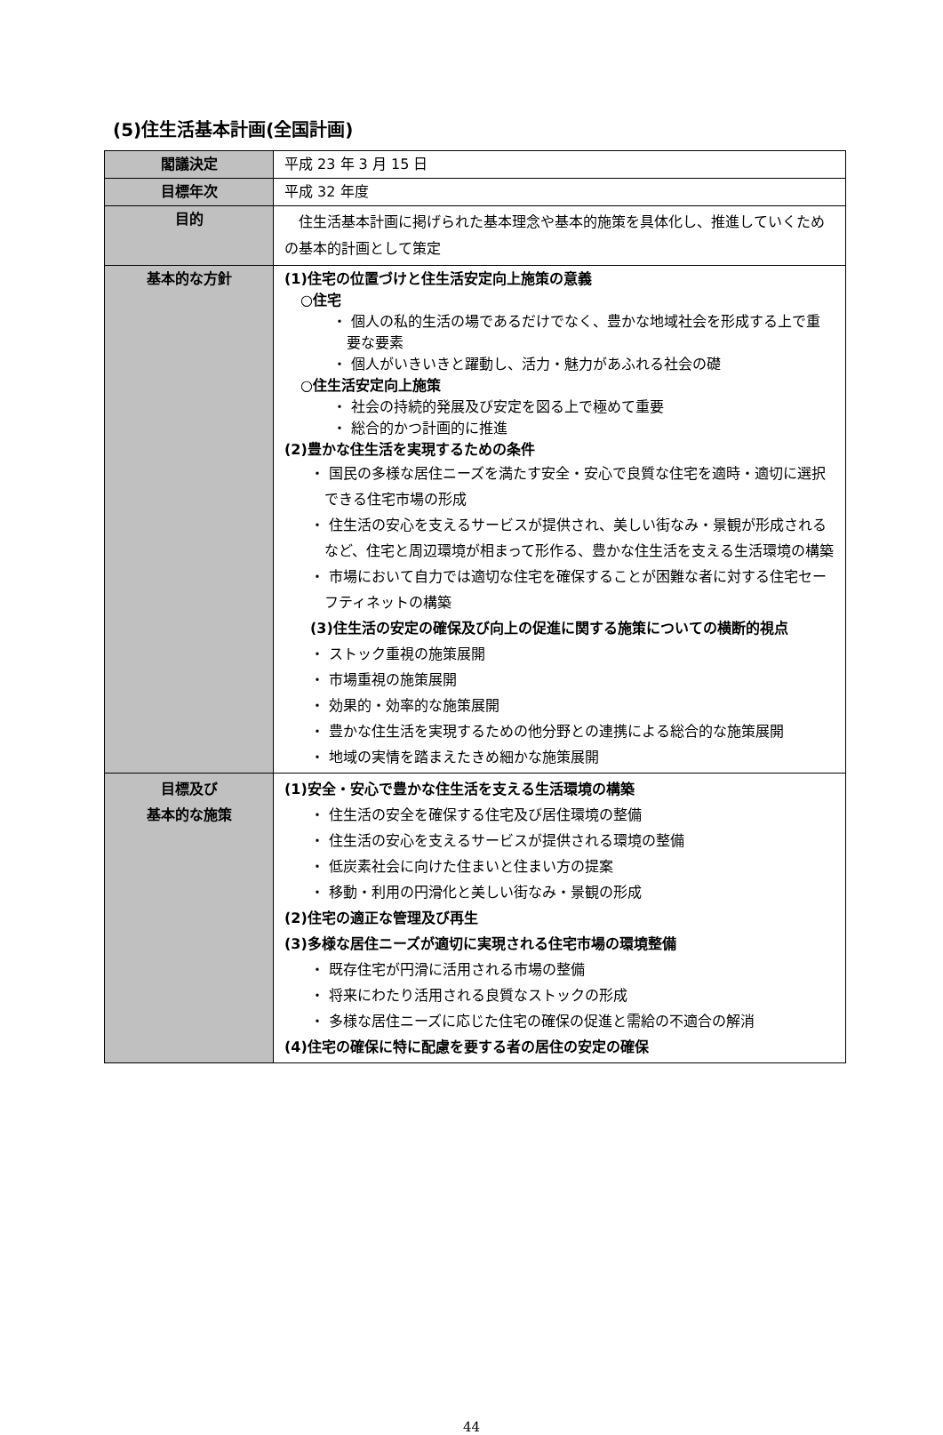(5)住生活基本計画(全国計画)
| 閣議決定 | 平成 23 年 3 月 15 日 |
| 目標年次 | 平成 32 年度 |
| 目的 | 住生活基本計画に掲げられた基本理念や基本的施策を具体化し、推進していくための基本的計画として策定 |
| 基本的な方針 | (1)住宅の位置づけと住生活安定向上施策の意義 ○住宅 ・ 個人の私的生活の場であるだけでなく、豊かな地域社会を形成する上で重要な要素 ・ 個人がいきいきと躍動し、活力・魅力があふれる社会の礎 ○住生活安定向上施策 ・ 社会の持続的発展及び安定を図る上で極めて重要 ・ 総合的かつ計画的に推進 (2)豊かな住生活を実現するための条件 ・ 国民の多様な居住ニーズを満たす安全・安心で良質な住宅を適時・適切に選択できる住宅市場の形成 ・ 住生活の安心を支えるサービスが提供され、美しい街なみ・景観が形成されるなど、住宅と周辺環境が相まって形作る、豊かな住生活を支える生活環境の構築 ・ 市場において自力では適切な住宅を確保することが困難な者に対する住宅セーフティネットの構築 (3)住生活の安定の確保及び向上の促進に関する施策についての横断的視点 ・ ストック重視の施策展開 ・ 市場重視の施策展開 ・ 効果的・効率的な施策展開 ・ 豊かな住生活を実現するための他分野との連携による総合的な施策展開 ・ 地域の実情を踏まえたきめ細かな施策展開 |
| 目標及び 基本的な施策 | (1)安全・安心で豊かな住生活を支える生活環境の構築 ・ 住生活の安全を確保する住宅及び居住環境の整備 ・ 住生活の安心を支えるサービスが提供される環境の整備 ・ 低炭素社会に向けた住まいと住まい方の提案 ・ 移動・利用の円滑化と美しい街なみ・景観の形成 (2)住宅の適正な管理及び再生 (3)多様な居住ニーズが適切に実現される住宅市場の環境整備 ・ 既存住宅が円滑に活用される市場の整備 ・ 将来にわたり活用される良質なストックの形成 ・ 多様な居住ニーズに応じた住宅の確保の促進と需給の不適合の解消 (4)住宅の確保に特に配慮を要する者の居住の安定の確保 |
44